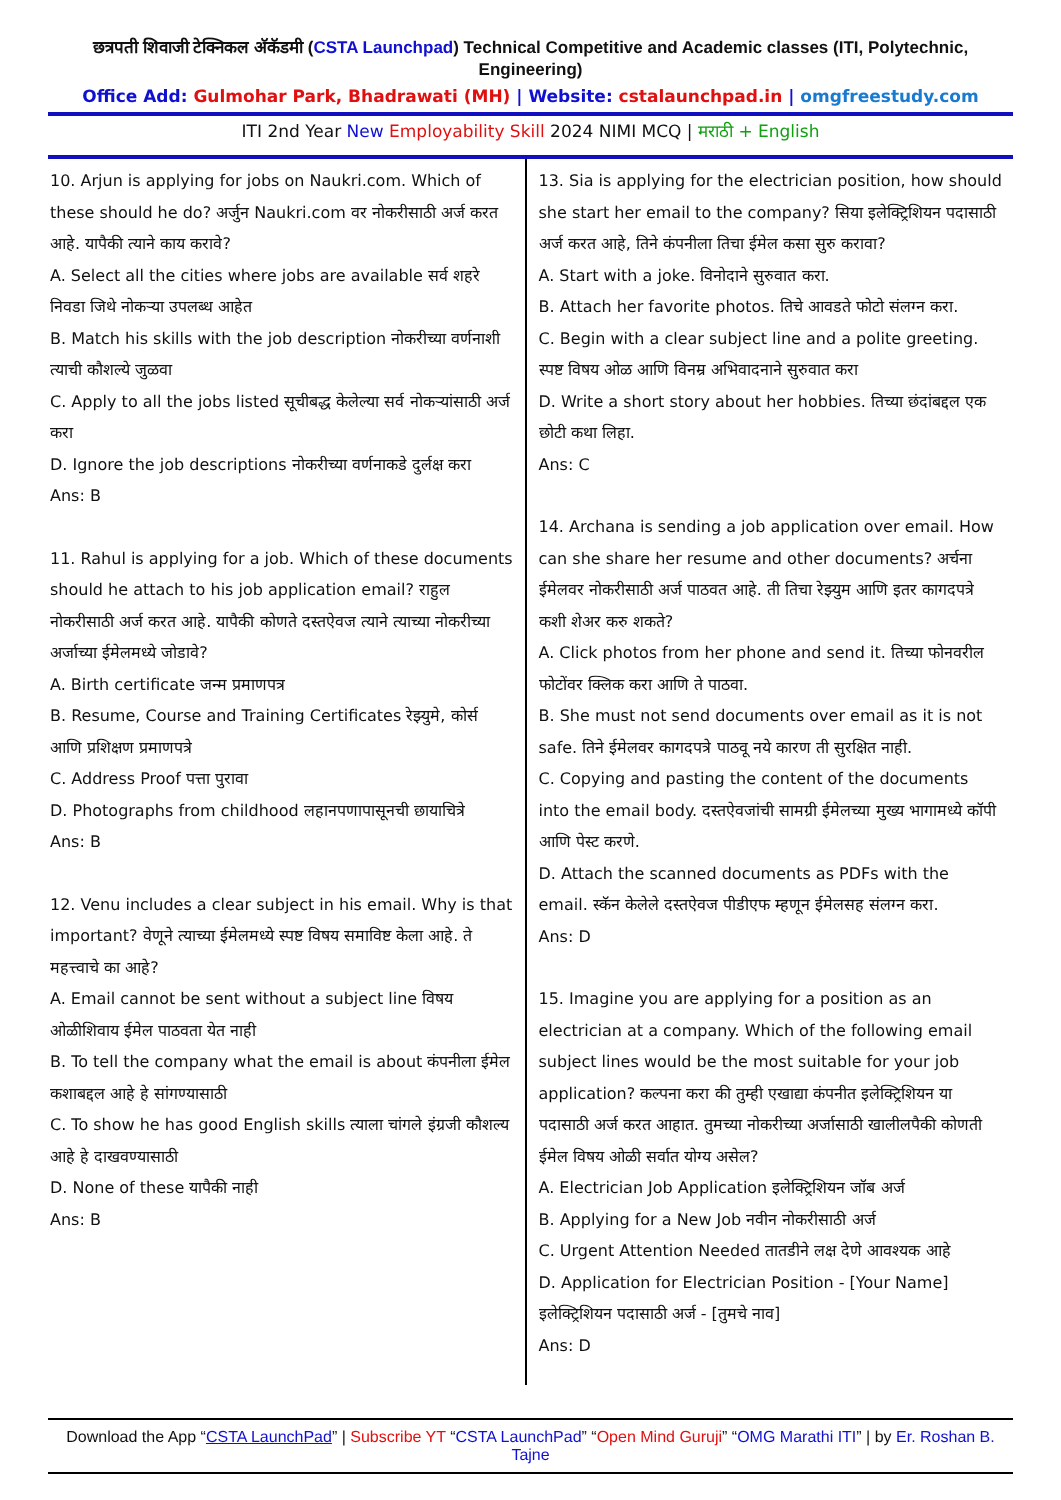छत्रपती शिवाजी टेक्निकल अ‍ॅकॅडमी (CSTA Launchpad) Technical Competitive and Academic classes (ITI, Polytechnic, Engineering)
Office Add: Gulmohar Park, Bhadrawati (MH) | Website: cstalaunchpad.in | omgfreestudy.com
ITI 2nd Year New Employability Skill 2024 NIMI MCQ | मराठी + English
10. Arjun is applying for jobs on Naukri.com. Which of these should he do? अर्जुन Naukri.com वर नोकरीसाठी अर्ज करत आहे. यापैकी त्याने काय करावे?
A. Select all the cities where jobs are available सर्व शहरे निवडा जिथे नोकऱ्या उपलब्ध आहेत
B. Match his skills with the job description नोकरीच्या वर्णनाशी त्याची कौशल्ये जुळवा
C. Apply to all the jobs listed सूचीबद्ध केलेल्या सर्व नोकऱ्यांसाठी अर्ज करा
D. Ignore the job descriptions नोकरीच्या वर्णनाकडे दुर्लक्ष करा
Ans: B
11. Rahul is applying for a job. Which of these documents should he attach to his job application email? राहुल नोकरीसाठी अर्ज करत आहे. यापैकी कोणते दस्तऐवज त्याने त्याच्या नोकरीच्या अर्जाच्या ईमेलमध्ये जोडावे?
A. Birth certificate जन्म प्रमाणपत्र
B. Resume, Course and Training Certificates रेझ्युमे, कोर्स आणि प्रशिक्षण प्रमाणपत्रे
C. Address Proof पत्ता पुरावा
D. Photographs from childhood लहानपणापासूनची छायाचित्रे
Ans: B
12. Venu includes a clear subject in his email. Why is that important? वेणूने त्याच्या ईमेलमध्ये स्पष्ट विषय समाविष्ट केला आहे. ते महत्त्वाचे का आहे?
A. Email cannot be sent without a subject line विषय ओळीशिवाय ईमेल पाठवता येत नाही
B. To tell the company what the email is about कंपनीला ईमेल कशाबद्दल आहे हे सांगण्यासाठी
C. To show he has good English skills त्याला चांगले इंग्रजी कौशल्य आहे हे दाखवण्यासाठी
D. None of these यापैकी नाही
Ans: B
13. Sia is applying for the electrician position, how should she start her email to the company? सिया इलेक्ट्रिशियन पदासाठी अर्ज करत आहे, तिने कंपनीला तिचा ईमेल कसा सुरु करावा?
A. Start with a joke. विनोदाने सुरुवात करा.
B. Attach her favorite photos. तिचे आवडते फोटो संलग्न करा.
C. Begin with a clear subject line and a polite greeting. स्पष्ट विषय ओळ आणि विनम्र अभिवादनाने सुरुवात करा
D. Write a short story about her hobbies. तिच्या छंदांबद्दल एक छोटी कथा लिहा.
Ans: C
14. Archana is sending a job application over email. How can she share her resume and other documents? अर्चना ईमेलवर नोकरीसाठी अर्ज पाठवत आहे. ती तिचा रेझ्युम आणि इतर कागदपत्रे कशी शेअर करु शकते?
A. Click photos from her phone and send it. तिच्या फोनवरील फोटोंवर क्लिक करा आणि ते पाठवा.
B. She must not send documents over email as it is not safe. तिने ईमेलवर कागदपत्रे पाठवू नये कारण ती सुरक्षित नाही.
C. Copying and pasting the content of the documents into the email body. दस्तऐवजांची सामग्री ईमेलच्या मुख्य भागामध्ये कॉपी आणि पेस्ट करणे.
D. Attach the scanned documents as PDFs with the email. स्कॅन केलेले दस्तऐवज पीडीएफ म्हणून ईमेलसह संलग्न करा.
Ans: D
15. Imagine you are applying for a position as an electrician at a company. Which of the following email subject lines would be the most suitable for your job application? कल्पना करा की तुम्ही एखाद्या कंपनीत इलेक्ट्रिशियन या पदासाठी अर्ज करत आहात. तुमच्या नोकरीच्या अर्जासाठी खालीलपैकी कोणती ईमेल विषय ओळी सर्वात योग्य असेल?
A. Electrician Job Application इलेक्ट्रिशियन जॉब अर्ज
B. Applying for a New Job नवीन नोकरीसाठी अर्ज
C. Urgent Attention Needed तातडीने लक्ष देणे आवश्यक आहे
D. Application for Electrician Position - [Your Name] इलेक्ट्रिशियन पदासाठी अर्ज - [तुमचे नाव]
Ans: D
Download the App “CSTA LaunchPad” | Subscribe YT “CSTA LaunchPad” “Open Mind Guruji” “OMG Marathi ITI” | by Er. Roshan B. Tajne